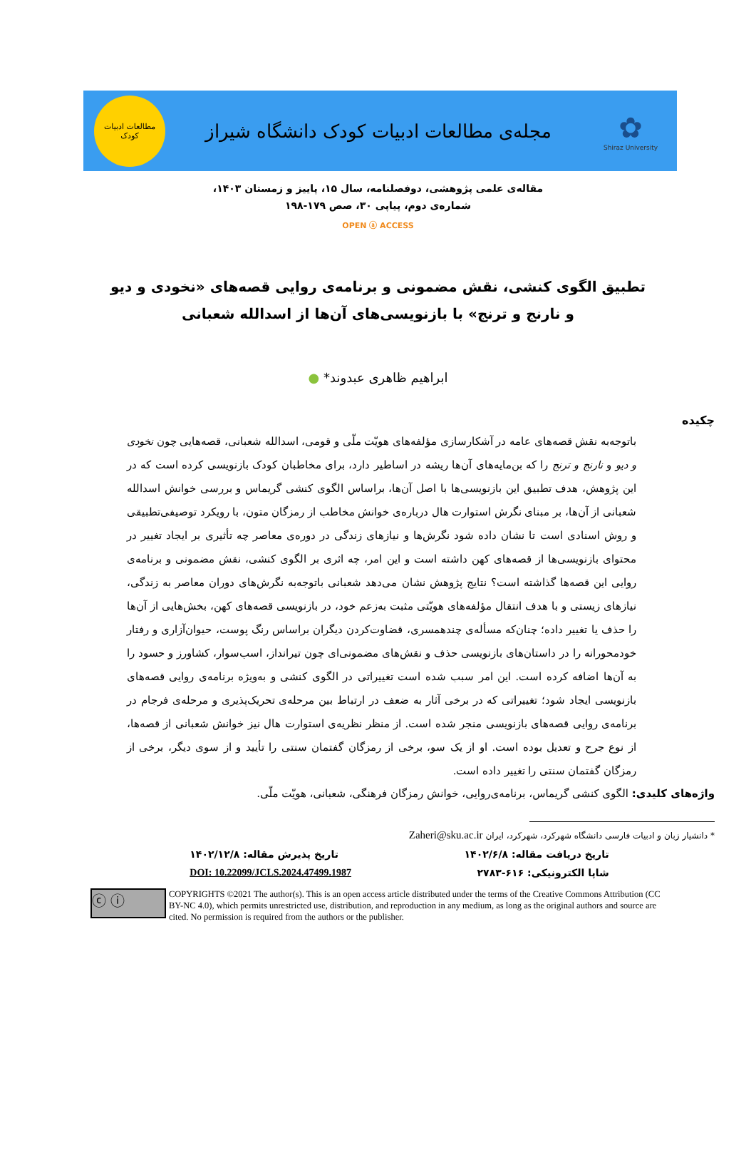مطالعات ادبیات
کودک
مجله‌ی مطالعات ادبیات کودک دانشگاه شیراز
✿
Shiraz University
مقاله‌ی علمی پژوهشی، دوفصلنامه، سال ۱۵، پاییز و زمستان ۱۴۰۳،
شماره‌ی دوم، پیاپی ۳۰، صص ۱۷۹-۱۹۸
OPEN ⓐ ACCESS
تطبیق الگوی کنشی، نقش مضمونی و برنامه‌ی روایی قصه‌های «نخودی و دیو و نارنج و ترنج» با بازنویسی‌های آن‌ها از اسدالله شعبانی
ابراهیم ظاهری عبدوند* ●
چکیده
باتوجه‌به نقش قصه‌های عامه در آشکارسازی مؤلفه‌های هویّت ملّی و قومی، اسدالله شعبانی، قصه‌هایی چون نخودی و دیو و نارنج و ترنج را که بن‌مایه‌های آن‌ها ریشه در اساطیر دارد، برای مخاطبان کودک بازنویسی کرده است که در این پژوهش، هدف تطبیق این بازنویسی‌ها با اصل آن‌ها، براساس الگوی کنشی گریماس و بررسی خوانش اسدالله شعبانی از آن‌ها، بر مبنای نگرش استوارت هال درباره‌ی خوانش مخاطب از رمزگان متون، با رویکرد توصیفی‌تطبیقی و روش اسنادی است تا نشان داده شود نگرش‌ها و نیازهای زندگی در دوره‌ی معاصر چه تأثیری بر ایجاد تغییر در محتوای بازنویسی‌ها از قصه‌های کهن داشته است و این امر، چه اثری بر الگوی کنشی، نقش مضمونی و برنامه‌ی روایی این قصه‌ها گذاشته است؟ نتایج پژوهش نشان می‌دهد شعبانی باتوجه‌به نگرش‌های دوران معاصر به زندگی، نیازهای زیستی و با هدف انتقال مؤلفه‌های هویّتی مثبت به‌زعم خود، در بازنویسی قصه‌های کهن، بخش‌هایی از آن‌ها را حذف یا تغییر داده؛ چنان‌که مسأله‌ی چندهمسری، قضاوت‌کردن دیگران براساس رنگ پوست، حیوان‌آزاری و رفتار خودمحورانه را در داستان‌های بازنویسی حذف و نقش‌های مضمونی‌ای چون تیرانداز، اسب‌سوار، کشاورز و حسود را به آن‌ها اضافه کرده است. این امر سبب شده است تغییراتی در الگوی کنشی و به‌ویژه برنامه‌ی روایی قصه‌های بازنویسی ایجاد شود؛ تغییراتی که در برخی آثار به ضعف در ارتباط بین مرحله‌ی تحریک‌پذیری و مرحله‌ی فرجام در برنامه‌ی روایی قصه‌های بازنویسی منجر شده است. از منظر نظریه‌ی استوارت هال نیز خوانش شعبانی از قصه‌ها، از نوع جرح و تعدیل بوده است. او از یک سو، برخی از رمزگان گفتمان سنتی را تأیید و از سوی دیگر، برخی از رمزگان گفتمان سنتی را تغییر داده است.
واژه‌های کلیدی: الگوی کنشی گریماس، برنامه‌ی‌روایی، خوانش رمزگان فرهنگی، شعبانی، هویّت ملّی.
* دانشیار زبان و ادبیات فارسی دانشگاه شهرکرد، شهرکرد، ایران Zaheri@sku.ac.ir
تاریخ دریافت مقاله: ۱۴۰۲/۶/۸ تاریخ پذیرش مقاله: ۱۴۰۲/۱۲/۸
شاپا الکترونیکی: ۶۱۶-۲۷۸۳ DOI: 10.22099/JCLS.2024.47499.1987
ⓒ ⓘ
COPYRIGHTS ©2021 The author(s). This is an open access article distributed under the terms of the Creative Commons Attribution (CC BY-NC 4.0), which permits unrestricted use, distribution, and reproduction in any medium, as long as the original authors and source are cited. No permission is required from the authors or the publisher.